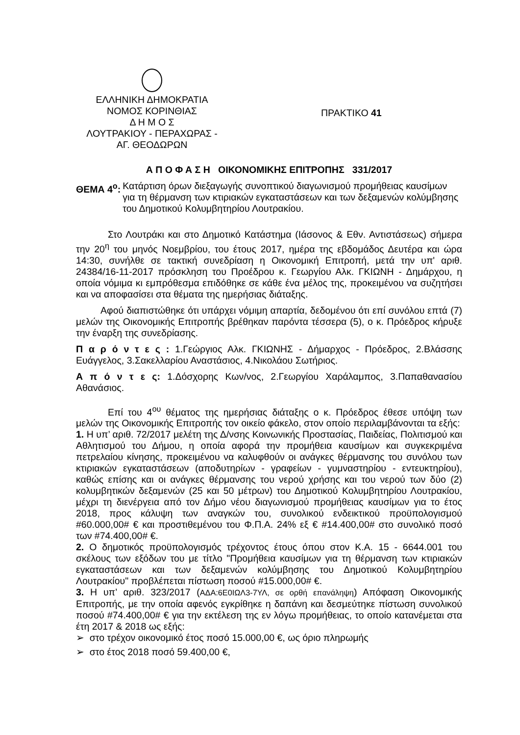ΕΛΛΗΝΙΚΗ ΔΗΜΟΚΡΑΤΙΑ
ΝΟΜΟΣ ΚΟΡΙΝΘΙΑΣ
Δ Η Μ Ο Σ
ΛΟΥΤΡΑΚΙΟΥ - ΠΕΡΑΧΩΡΑΣ -
ΑΓ. ΘΕΟΔΩΡΩΝ
ΠΡΑΚΤΙΚΟ 41
Α Π Ο Φ Α Σ Η ΟΙΚΟΝΟΜΙΚΗΣ ΕΠΙΤΡΟΠΗΣ 331/2017
ΘΕΜΑ 4<sup>ο</sup>: Κατάρτιση όρων διεξαγωγής συνοπτικού διαγωνισμού προμήθειας καυσίμων για τη θέρμανση των κτιριακών εγκαταστάσεων και των δεξαμενών κολύμβησης του Δημοτικού Κολυμβητηρίου Λουτρακίου.
Στο Λουτράκι και στο Δημοτικό Κατάστημα (Ιάσονος & Εθν. Αντιστάσεως) σήμερα την 20<sup>η</sup> του μηνός Νοεμβρίου, του έτους 2017, ημέρα της εβδομάδος Δευτέρα και ώρα 14:30, συνήλθε σε τακτική συνεδρίαση η Οικονομική Επιτροπή, μετά την υπ' αριθ. 24384/16-11-2017 πρόσκληση του Προέδρου κ. Γεωργίου Αλκ. ΓΚΙΩΝΗ - Δημάρχου, η οποία νόμιμα κι εμπρόθεσμα επιδόθηκε σε κάθε ένα μέλος της, προκειμένου να συζητήσει και να αποφασίσει στα θέματα της ημερήσιας διάταξης.
Αφού διαπιστώθηκε ότι υπάρχει νόμιμη απαρτία, δεδομένου ότι επί συνόλου επτά (7) μελών της Οικονομικής Επιτροπής βρέθηκαν παρόντα τέσσερα (5), ο κ. Πρόεδρος κήρυξε την έναρξη της συνεδρίασης.
Π α ρ ό ν τ ε ς : 1.Γεώργιος Αλκ. ΓΚΙΩΝΗΣ - Δήμαρχος - Πρόεδρος, 2.Βλάσσης Ευάγγελος, 3.Σακελλαρίου Αναστάσιος, 4.Νικολάου Σωτήριος.
Α π ό ν τ ε ς: 1.Δόσχορης Κων/νος, 2.Γεωργίου Χαράλαμπος, 3.Παπαθανασίου Αθανάσιος.
Επί του 4<sup>ου</sup> θέματος της ημερήσιας διάταξης ο κ. Πρόεδρος έθεσε υπόψη των μελών της Οικονομικής Επιτροπής τον οικείο φάκελο, στον οποίο περιλαμβάνονται τα εξής:
1. Η υπ’ αριθ. 72/2017 μελέτη της Δ/νσης Κοινωνικής Προστασίας, Παιδείας, Πολιτισμού και Αθλητισμού του Δήμου, η οποία αφορά την προμήθεια καυσίμων και συγκεκριμένα πετρελαίου κίνησης, προκειμένου να καλυφθούν οι ανάγκες θέρμανσης του συνόλου των κτιριακών εγκαταστάσεων (αποδυτηρίων - γραφείων - γυμναστηρίου - εντευκτηρίου), καθώς επίσης και οι ανάγκες θέρμανσης του νερού χρήσης και του νερού των δύο (2) κολυμβητικών δεξαμενών (25 και 50 μέτρων) του Δημοτικού Κολυμβητηρίου Λουτρακίου, μέχρι τη διενέργεια από τον Δήμο νέου διαγωνισμού προμήθειας καυσίμων για το έτος 2018, προς κάλυψη των αναγκών του, συνολικού ενδεικτικού προϋπολογισμού #60.000,00# € και προστιθεμένου του Φ.Π.Α. 24% εξ € #14.400,00# στο συνολικό ποσό των #74.400,00# €.
2. Ο δημοτικός προϋπολογισμός τρέχοντος έτους όπου στον Κ.Α. 15 - 6644.001 του σκέλους των εξόδων του με τίτλο "Προμήθεια καυσίμων για τη θέρμανση των κτιριακών εγκαταστάσεων και των δεξαμενών κολύμβησης του Δημοτικού Κολυμβητηρίου Λουτρακίου" προβλέπεται πίστωση ποσού #15.000,00# €.
3. Η υπ’ αριθ. 323/2017 (ΑΔΑ:6Ε0ΙΩΛ3-7ΥΛ, σε ορθή επανάληψη) Απόφαση Οικονομικής Επιτροπής, με την οποία αφενός εγκρίθηκε η δαπάνη και δεσμεύτηκε πίστωση συνολικού ποσού #74.400,00# € για την εκτέλεση της εν λόγω προμήθειας, το οποίο κατανέμεται στα έτη 2017 & 2018 ως εξής:
➢ στο τρέχον οικονομικό έτος ποσό 15.000,00 €, ως όριο πληρωμής
➢ στο έτος 2018 ποσό 59.400,00 €,